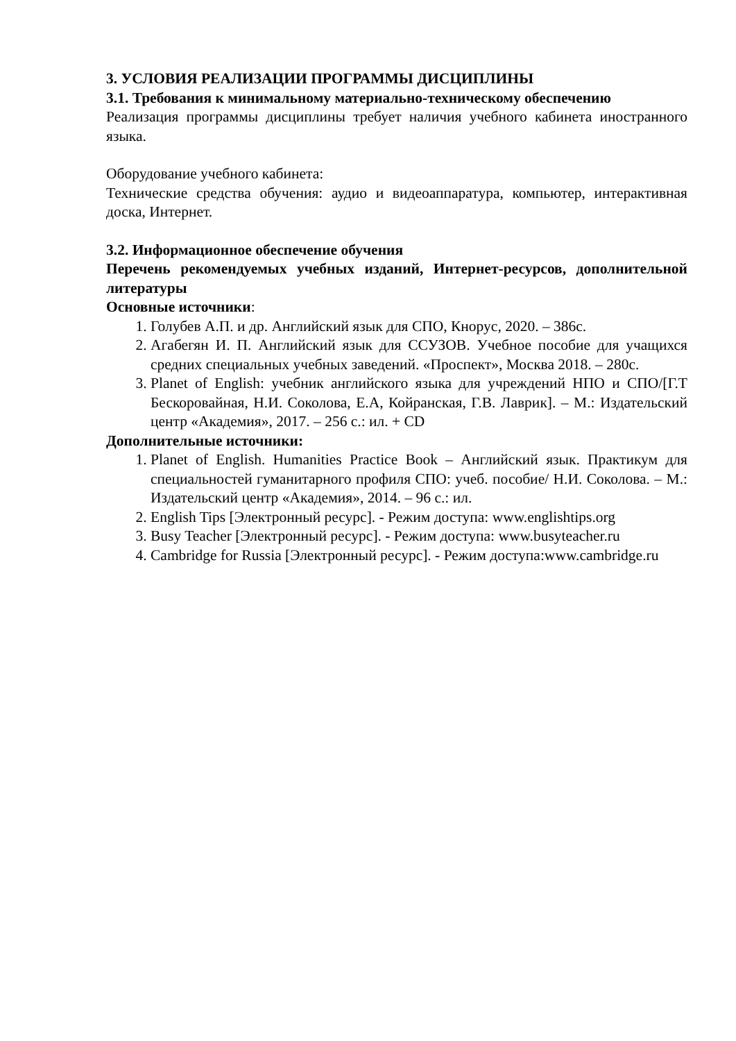3. УСЛОВИЯ РЕАЛИЗАЦИИ ПРОГРАММЫ ДИСЦИПЛИНЫ
3.1. Требования к минимальному материально-техническому обеспечению
Реализация программы дисциплины требует наличия учебного кабинета иностранного языка.
Оборудование учебного кабинета:
Технические средства обучения: аудио и видеоаппаратура, компьютер, интерактивная доска, Интернет.
3.2. Информационное обеспечение обучения
Перечень рекомендуемых учебных изданий, Интернет-ресурсов, дополнительной литературы
Основные источники:
1. Голубев А.П. и др. Английский язык для СПО, Кнорус, 2020. – 386с.
2. Агабегян И. П. Английский язык для ССУЗОВ. Учебное пособие для учащихся средних специальных учебных заведений. «Проспект», Москва 2018. – 280с.
3. Planet of English: учебник английского языка для учреждений НПО и СПО/[Г.Т Бескоровайная, Н.И. Соколова, Е.А, Койранская, Г.В. Лаврик]. – М.: Издательский центр «Академия», 2017. – 256 с.: ил. + CD
Дополнительные источники:
1. Planet of English. Humanities Practice Book – Английский язык. Практикум для специальностей гуманитарного профиля СПО: учеб. пособие/ Н.И. Соколова. – М.: Издательский центр «Академия», 2014. – 96 с.: ил.
2. English Tips [Электронный ресурс]. - Режим доступа: www.englishtips.org
3. Busy Teacher [Электронный ресурс]. - Режим доступа: www.busyteacher.ru
4. Cambridge for Russia [Электронный ресурс]. - Режим доступа:www.cambridge.ru